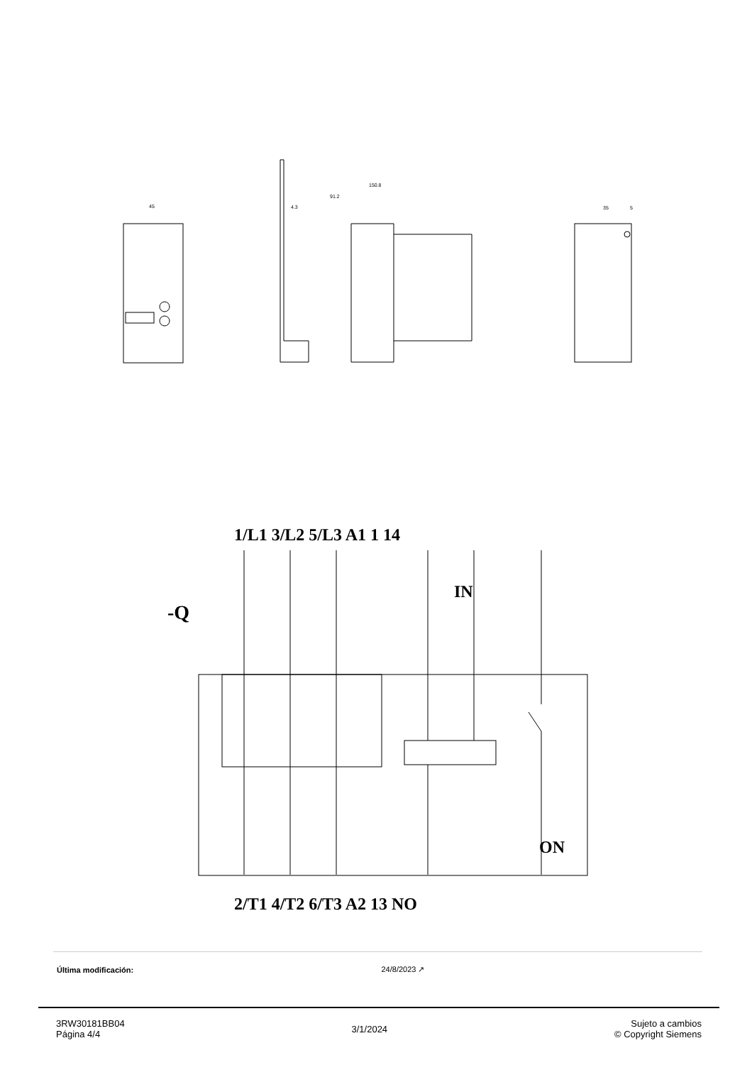45
150.8
91.2
4.3
35
5
-Q
1/L1 3/L2 5/L3 A1 1 14
IN
ON
2/T1 4/T2 6/T3 A2 13 NO
| Última modificación: | 24/8/2023 ↗ |
3RW30181BB04
Página 4/4
3/1/2024
Sujeto a cambios
© Copyright Siemens